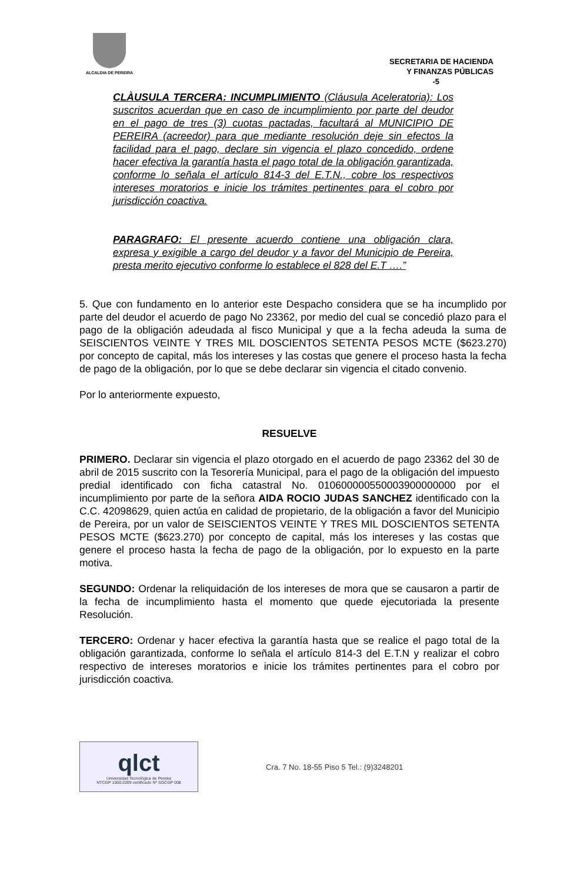ALCALDIA DE PEREIRA
SECRETARIA DE HACIENDA
Y FINANZAS PÚBLICAS
-5
CLÀUSULA TERCERA: INCUMPLIMIENTO (Cláusula Aceleratoria): Los suscritos acuerdan que en caso de incumplimiento por parte del deudor en el pago de tres (3) cuotas pactadas, facultará al MUNICIPIO DE PEREIRA (acreedor) para que mediante resolución deje sin efectos la facilidad para el pago, declare sin vigencia el plazo concedido, ordene hacer efectiva la garantía hasta el pago total de la obligación garantizada, conforme lo señala el artículo 814-3 del E.T.N., cobre los respectivos intereses moratorios e inicie los trámites pertinentes para el cobro por jurisdicción coactiva.
PARAGRAFO: El presente acuerdo contiene una obligación clara, expresa y exigible a cargo del deudor y a favor del Municipio de Pereira, presta merito ejecutivo conforme lo establece el 828 del E.T ….”
5. Que con fundamento en lo anterior este Despacho considera que se ha incumplido por parte del deudor el acuerdo de pago No 23362, por medio del cual se concedió plazo para el pago de la obligación adeudada al fisco Municipal y que a la fecha adeuda la suma de SEISCIENTOS VEINTE Y TRES MIL DOSCIENTOS SETENTA PESOS MCTE ($623.270) por concepto de capital, más los intereses y las costas que genere el proceso hasta la fecha de pago de la obligación, por lo que se debe declarar sin vigencia el citado convenio.
Por lo anteriormente expuesto,
RESUELVE
PRIMERO. Declarar sin vigencia el plazo otorgado en el acuerdo de pago 23362 del 30 de abril de 2015 suscrito con la Tesorería Municipal, para el pago de la obligación del impuesto predial identificado con ficha catastral No. 010600000550003900000000 por el incumplimiento por parte de la señora AIDA ROCIO JUDAS SANCHEZ identificado con la C.C. 42098629, quien actúa en calidad de propietario, de la obligación a favor del Municipio de Pereira, por un valor de SEISCIENTOS VEINTE Y TRES MIL DOSCIENTOS SETENTA PESOS MCTE ($623.270) por concepto de capital, más los intereses y las costas que genere el proceso hasta la fecha de pago de la obligación, por lo expuesto en la parte motiva.
SEGUNDO: Ordenar la reliquidación de los intereses de mora que se causaron a partir de la fecha de incumplimiento hasta el momento que quede ejecutoriada la presente Resolución.
TERCERO: Ordenar y hacer efectiva la garantía hasta que se realice el pago total de la obligación garantizada, conforme lo señala el artículo 814-3 del E.T.N y realizar el cobro respectivo de intereses moratorios e inicie los trámites pertinentes para el cobro por jurisdicción coactiva.
qlct
Universidad Tecnológica de Pereira
NTCGP 1000:2009 certificado Nº SGCGP 008
Cra. 7 No. 18-55 Piso 5 Tel.: (9)3248201